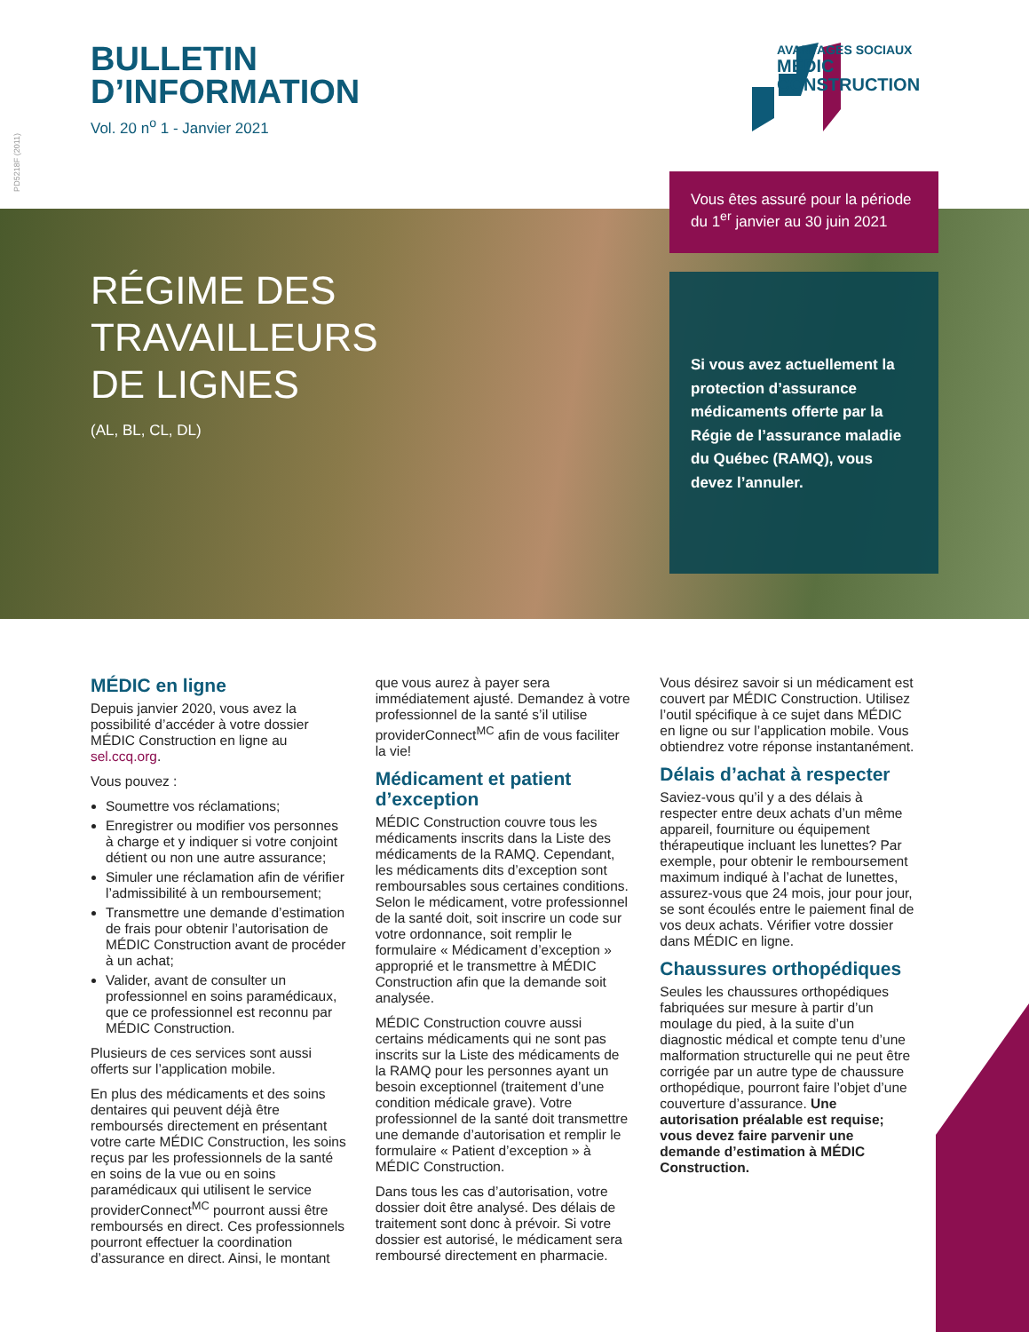BULLETIN
D’INFORMATION
Vol. 20 n<sup>o</sup> 1 - Janvier 2021
PD5218F (2011)
AVANTAGES SOCIAUX
MÉDIC
CONSTRUCTION
RÉGIME DES
TRAVAILLEURS
DE LIGNES
(AL, BL, CL, DL)
Vous êtes assuré pour la période du 1<sup>er</sup> janvier au 30 juin 2021
Si vous avez actuellement la protection d’assurance médicaments offerte par la Régie de l’assurance maladie du Québec (RAMQ), vous devez l’annuler.
MÉDIC en ligne
Depuis janvier 2020, vous avez la possibilité d’accéder à votre dossier MÉDIC Construction en ligne au sel.ccq.org.
Vous pouvez :
Soumettre vos réclamations;
Enregistrer ou modifier vos personnes à charge et y indiquer si votre conjoint détient ou non une autre assurance;
Simuler une réclamation afin de vérifier l’admissibilité à un remboursement;
Transmettre une demande d’estimation de frais pour obtenir l’autorisation de MÉDIC Construction avant de procéder à un achat;
Valider, avant de consulter un professionnel en soins paramédicaux, que ce professionnel est reconnu par MÉDIC Construction.
Plusieurs de ces services sont aussi offerts sur l’application mobile.
En plus des médicaments et des soins dentaires qui peuvent déjà être remboursés directement en présentant votre carte MÉDIC Construction, les soins reçus par les professionnels de la santé en soins de la vue ou en soins paramédicaux qui utilisent le service providerConnect<sup>MC</sup> pourront aussi être remboursés en direct. Ces professionnels pourront effectuer la coordination d’assurance en direct. Ainsi, le montant
que vous aurez à payer sera immédiatement ajusté. Demandez à votre professionnel de la santé s’il utilise providerConnect<sup>MC</sup> afin de vous faciliter la vie!
Médicament et patient d’exception
MÉDIC Construction couvre tous les médicaments inscrits dans la Liste des médicaments de la RAMQ. Cependant, les médicaments dits d’exception sont remboursables sous certaines conditions. Selon le médicament, votre professionnel de la santé doit, soit inscrire un code sur votre ordonnance, soit remplir le formulaire « Médicament d’exception » approprié et le transmettre à MÉDIC Construction afin que la demande soit analysée.
MÉDIC Construction couvre aussi certains médicaments qui ne sont pas inscrits sur la Liste des médicaments de la RAMQ pour les personnes ayant un besoin exceptionnel (traitement d’une condition médicale grave). Votre professionnel de la santé doit transmettre une demande d’autorisation et remplir le formulaire « Patient d’exception » à MÉDIC Construction.
Dans tous les cas d’autorisation, votre dossier doit être analysé. Des délais de traitement sont donc à prévoir. Si votre dossier est autorisé, le médicament sera remboursé directement en pharmacie.
Vous désirez savoir si un médicament est couvert par MÉDIC Construction. Utilisez l’outil spécifique à ce sujet dans MÉDIC en ligne ou sur l’application mobile. Vous obtiendrez votre réponse instantanément.
Délais d’achat à respecter
Saviez-vous qu’il y a des délais à respecter entre deux achats d’un même appareil, fourniture ou équipement thérapeutique incluant les lunettes? Par exemple, pour obtenir le remboursement maximum indiqué à l’achat de lunettes, assurez-vous que 24 mois, jour pour jour, se sont écoulés entre le paiement final de vos deux achats. Vérifier votre dossier dans MÉDIC en ligne.
Chaussures orthopédiques
Seules les chaussures orthopédiques fabriquées sur mesure à partir d’un moulage du pied, à la suite d’un diagnostic médical et compte tenu d’une malformation structurelle qui ne peut être corrigée par un autre type de chaussure orthopédique, pourront faire l’objet d’une couverture d’assurance. Une autorisation préalable est requise; vous devez faire parvenir une demande d’estimation à MÉDIC Construction.